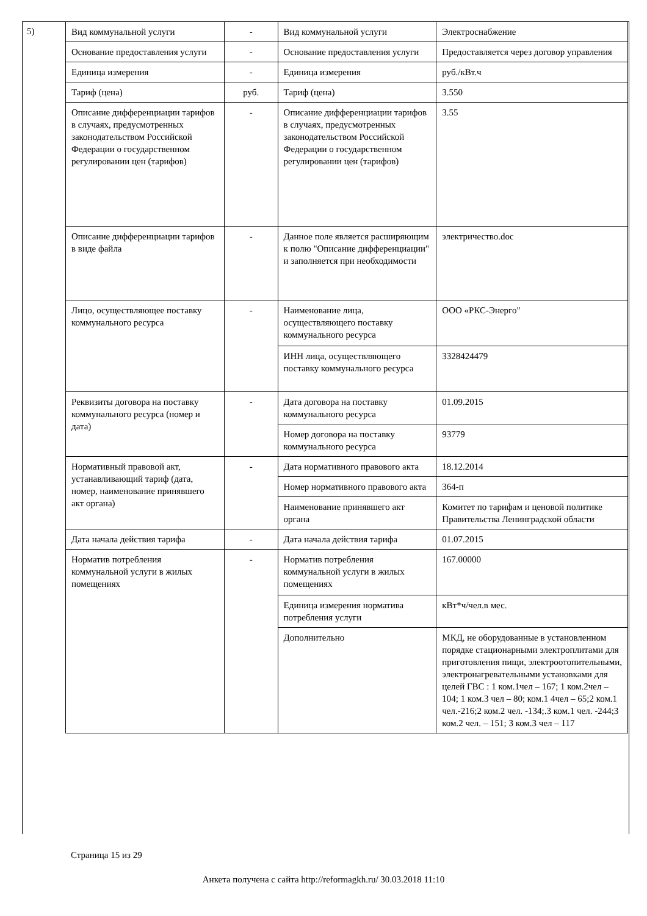5)
| Вид коммунальной услуги | - | Вид коммунальной услуги | Электроснабжение |
| Основание предоставления услуги | - | Основание предоставления услуги | Предоставляется через договор управления |
| Единица измерения | - | Единица измерения | руб./кВт.ч |
| Тариф (цена) | руб. | Тариф (цена) | 3.550 |
| Описание дифференциации тарифов в случаях, предусмотренных законодательством Российской Федерации о государственном регулировании цен (тарифов) | - | Описание дифференциации тарифов в случаях, предусмотренных законодательством Российской Федерации о государственном регулировании цен (тарифов) | 3.55 |
| Описание дифференциации тарифов в виде файла | - | Данное поле является расширяющим к полю "Описание дифференциации" и заполняется при необходимости | электричество.doc |
| Лицо, осуществляющее поставку коммунального ресурса | - | Наименование лица, осуществляющего поставку коммунального ресурса | ООО «РКС-Энерго" |
| | | ИНН лица, осуществляющего поставку коммунального ресурса | 3328424479 |
| Реквизиты договора на поставку коммунального ресурса (номер и дата) | - | Дата договора на поставку коммунального ресурса | 01.09.2015 |
| | | Номер договора на поставку коммунального ресурса | 93779 |
| Нормативный правовой акт, устанавливающий тариф (дата, номер, наименование принявшего акт органа) | - | Дата нормативного правового акта | 18.12.2014 |
| | | Номер нормативного правового акта | 364-п |
| | | Наименование принявшего акт органа | Комитет по тарифам и ценовой политике Правительства Ленинградской области |
| Дата начала действия тарифа | - | Дата начала действия тарифа | 01.07.2015 |
| Норматив потребления коммунальной услуги в жилых помещениях | - | Норматив потребления коммунальной услуги в жилых помещениях | 167.00000 |
| | | Единица измерения норматива потребления услуги | кВт*ч/чел.в мес. |
| | | Дополнительно | МКД, не оборудованные в установленном порядке стационарными электроплитами для приготовления пищи, электроотопительными, электронагревательными установками для целей ГВС : 1 ком.1чел – 167; 1 ком.2чел – 104; 1 ком.3 чел – 80; ком.1 4чел – 65;2 ком.1 чел.-216;2 ком.2 чел. -134;.3 ком.1 чел. -244;3 ком.2 чел. – 151; 3 ком.3 чел – 117 |
Страница 15 из 29
Анкета получена с сайта http://reformagkh.ru/ 30.03.2018 11:10